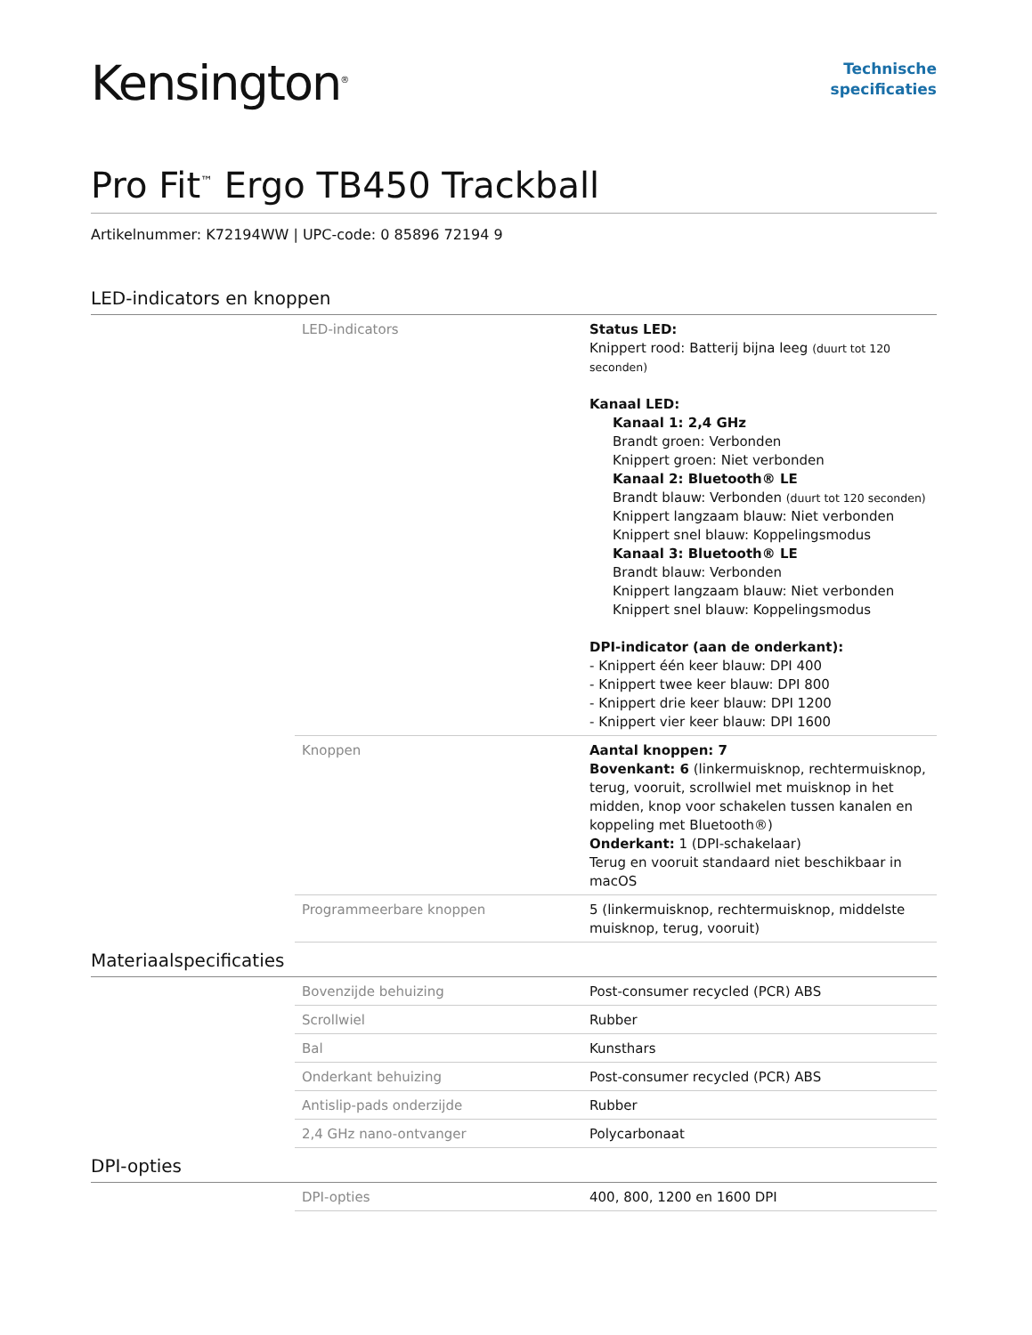Kensington<sup>®</sup>
Technische
specificaties
Pro Fit<sup>™</sup> Ergo TB450 Trackball
Artikelnummer: K72194WW | UPC-code: 0 85896 72194 9
LED-indicators en knoppen
| LED-indicators | Status LED: Knippert rood: Batterij bijna leeg (duurt tot 120 seconden) Kanaal LED: Kanaal 1: 2,4 GHz Brandt groen: Verbonden Knippert groen: Niet verbonden Kanaal 2: Bluetooth® LE Brandt blauw: Verbonden (duurt tot 120 seconden) Knippert langzaam blauw: Niet verbonden Knippert snel blauw: Koppelingsmodus Kanaal 3: Bluetooth® LE Brandt blauw: Verbonden Knippert langzaam blauw: Niet verbonden Knippert snel blauw: Koppelingsmodus DPI-indicator (aan de onderkant): - Knippert één keer blauw: DPI 400 - Knippert twee keer blauw: DPI 800 - Knippert drie keer blauw: DPI 1200 - Knippert vier keer blauw: DPI 1600 |
| Knoppen | Aantal knoppen: 7 Bovenkant: 6 (linkermuisknop, rechtermuisknop, terug, vooruit, scrollwiel met muisknop in het midden, knop voor schakelen tussen kanalen en koppeling met Bluetooth®) Onderkant: 1 (DPI-schakelaar) Terug en vooruit standaard niet beschikbaar in macOS |
| Programmeerbare knoppen | 5 (linkermuisknop, rechtermuisknop, middelste muisknop, terug, vooruit) |
Materiaalspecificaties
| Bovenzijde behuizing | Post-consumer recycled (PCR) ABS |
| Scrollwiel | Rubber |
| Bal | Kunsthars |
| Onderkant behuizing | Post-consumer recycled (PCR) ABS |
| Antislip-pads onderzijde | Rubber |
| 2,4 GHz nano-ontvanger | Polycarbonaat |
DPI-opties
| DPI-opties | 400, 800, 1200 en 1600 DPI |